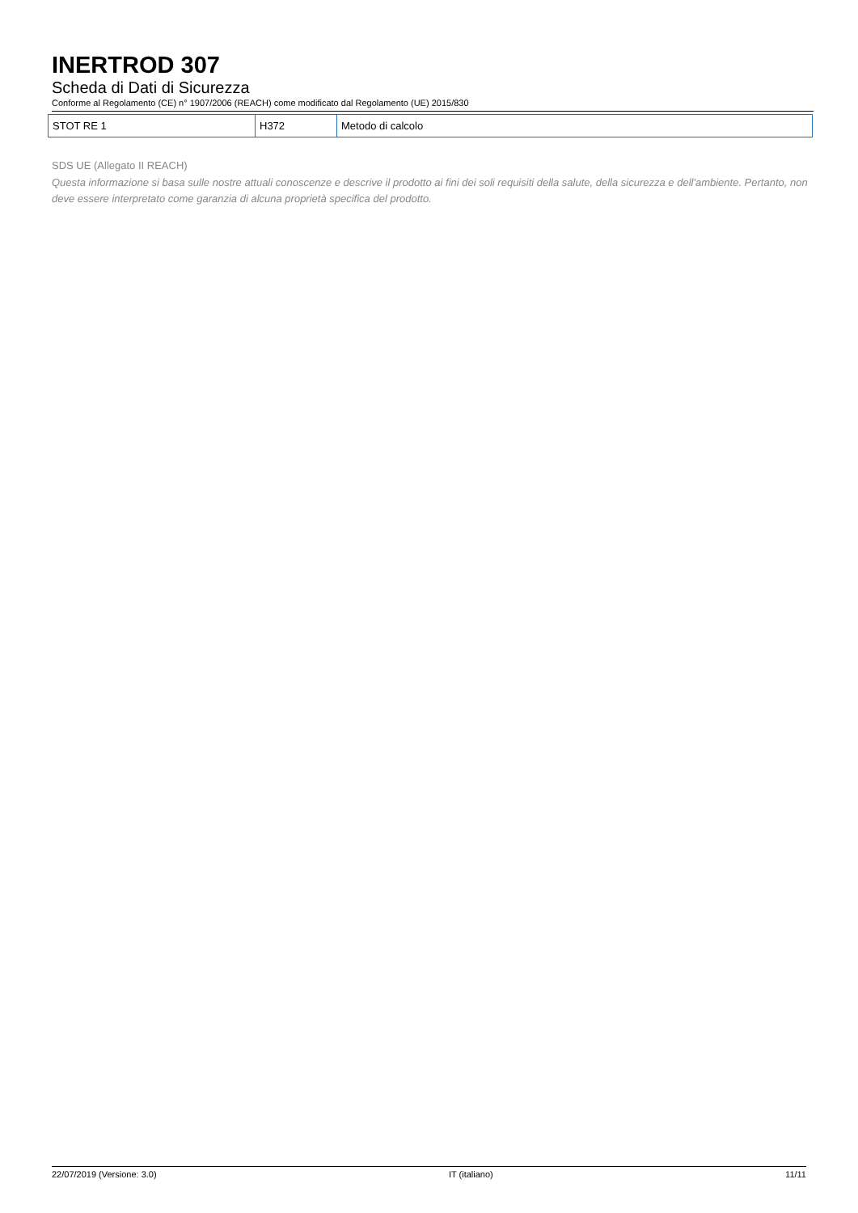INERTROD 307
Scheda di Dati di Sicurezza
Conforme al Regolamento (CE) n° 1907/2006 (REACH) come modificato dal Regolamento (UE) 2015/830
| STOT RE 1 | H372 | Metodo di calcolo |
SDS UE (Allegato II REACH)
Questa informazione si basa sulle nostre attuali conoscenze e descrive il prodotto ai fini dei soli requisiti della salute, della sicurezza e dell'ambiente. Pertanto, non deve essere interpretato come garanzia di alcuna proprietà specifica del prodotto.
22/07/2019 (Versione: 3.0) IT (italiano) 11/11